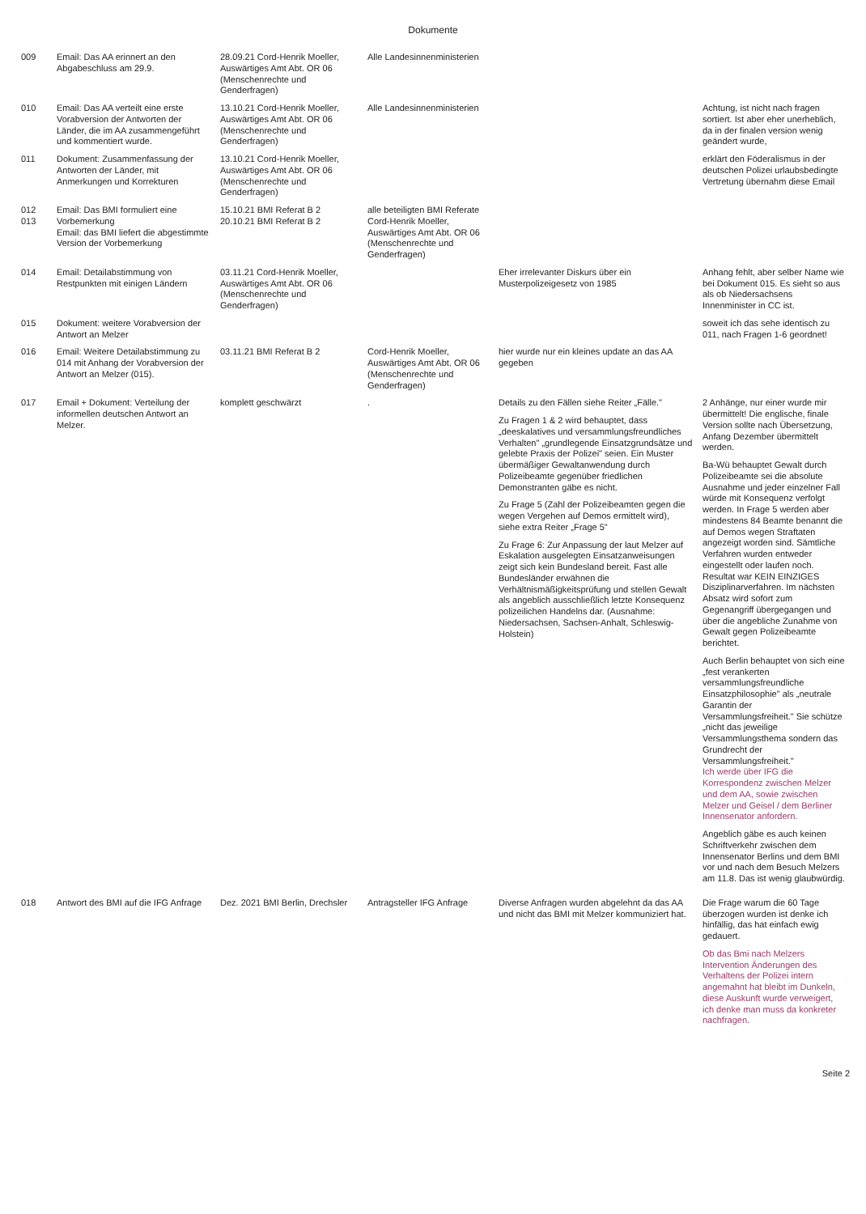Dokumente
| 009 | Email: Das AA erinnert an den Abgabeschluss am 29.9. | 28.09.21 Cord-Henrik Moeller, Auswärtiges Amt Abt. OR 06 (Menschenrechte und Genderfragen) | Alle Landesinnenministerien | | |
| 010 | Email: Das AA verteilt eine erste Vorabversion der Antworten der Länder, die im AA zusammengeführt und kommentiert wurde. | 13.10.21 Cord-Henrik Moeller, Auswärtiges Amt Abt. OR 06 (Menschenrechte und Genderfragen) | Alle Landesinnenministerien | | Achtung, ist nicht nach fragen sortiert. Ist aber eher unerheblich, da in der finalen version wenig geändert wurde, |
| 011 | Dokument: Zusammenfassung der Antworten der Länder, mit Anmerkungen und Korrekturen | 13.10.21 Cord-Henrik Moeller, Auswärtiges Amt Abt. OR 06 (Menschenrechte und Genderfragen) | | | erklärt den Föderalismus in der deutschen Polizei urlaubsbedingte Vertretung übernahm diese Email |
| 012 013 | Email: Das BMI formuliert eine Vorbemerkung Email: das BMI liefert die abgestimmte Version der Vorbemerkung | 15.10.21 BMI Referat B 2 20.10.21 BMI Referat B 2 | alle beteiligten BMI Referate Cord-Henrik Moeller, Auswärtiges Amt Abt. OR 06 (Menschenrechte und Genderfragen) | | |
| 014 | Email: Detailabstimmung von Restpunkten mit einigen Ländern | 03.11.21 Cord-Henrik Moeller, Auswärtiges Amt Abt. OR 06 (Menschenrechte und Genderfragen) | | Eher irrelevanter Diskurs über ein Musterpolizeigesetz von 1985 | Anhang fehlt, aber selber Name wie bei Dokument 015. Es sieht so aus als ob Niedersachsens Innenminister in CC ist. |
| 015 | Dokument: weitere Vorabversion der Antwort an Melzer | | | | soweit ich das sehe identisch zu 011, nach Fragen 1-6 geordnet! |
| 016 | Email: Weitere Detailabstimmung zu 014 mit Anhang der Vorabversion der Antwort an Melzer (015). | 03.11.21 BMI Referat B 2 | Cord-Henrik Moeller, Auswärtiges Amt Abt. OR 06 (Menschenrechte und Genderfragen) | hier wurde nur ein kleines update an das AA gegeben | |
| 017 | Email + Dokument: Verteilung der informellen deutschen Antwort an Melzer. | komplett geschwärzt | . | Details zu den Fällen siehe Reiter „Fälle." Zu Fragen 1 & 2 wird behauptet, dass „deeskalatives und versammlungsfreundliches Verhalten" „grundlegende Einsatzgrundsätze und gelebte Praxis der Polizei" seien. Ein Muster übermäßiger Gewaltanwendung durch Polizeibeamte gegenüber friedlichen Demonstranten gäbe es nicht. Zu Frage 5 (Zahl der Polizeibeamten gegen die wegen Vergehen auf Demos ermittelt wird), siehe extra Reiter „Frage 5" Zu Frage 6: Zur Anpassung der laut Melzer auf Eskalation ausgelegten Einsatzanweisungen zeigt sich kein Bundesland bereit. Fast alle Bundesländer erwähnen die Verhältnismäßigkeitsprüfung und stellen Gewalt als angeblich ausschließlich letzte Konsequenz polizeilichen Handelns dar. (Ausnahme: Niedersachsen, Sachsen-Anhalt, Schleswig-Holstein) | 2 Anhänge, nur einer wurde mir übermittelt! Die englische, finale Version sollte nach Übersetzung, Anfang Dezember übermittelt werden. Ba-Wü behauptet Gewalt durch Polizeibeamte sei die absolute Ausnahme und jeder einzelner Fall würde mit Konsequenz verfolgt werden. In Frage 5 werden aber mindestens 84 Beamte benannt die auf Demos wegen Straftaten angezeigt worden sind. Sämtliche Verfahren wurden entweder eingestellt oder laufen noch. Resultat war KEIN EINZIGES Disziplinarverfahren. Im nächsten Absatz wird sofort zum Gegenangriff übergegangen und über die angebliche Zunahme von Gewalt gegen Polizeibeamte berichtet. Auch Berlin behauptet von sich eine „fest verankerten versammlungsfreundliche Einsatzphilosophie" als „neutrale Garantin der Versammlungsfreiheit." Sie schütze „nicht das jeweilige Versammlungsthema sondern das Grundrecht der Versammlungsfreiheit." Ich werde über IFG die Korrespondenz zwischen Melzer und dem AA, sowie zwischen Melzer und Geisel / dem Berliner Innensenator anfordern. Angeblich gäbe es auch keinen Schriftverkehr zwischen dem Innensenator Berlins und dem BMI vor und nach dem Besuch Melzers am 11.8. Das ist wenig glaubwürdig. |
| 018 | Antwort des BMI auf die IFG Anfrage | Dez. 2021 BMI Berlin, Drechsler | Antragsteller IFG Anfrage | Diverse Anfragen wurden abgelehnt da das AA und nicht das BMI mit Melzer kommuniziert hat. | Die Frage warum die 60 Tage überzogen wurden ist denke ich hinfällig, das hat einfach ewig gedauert. Ob das Bmi nach Melzers Intervention Änderungen des Verhaltens der Polizei intern angemahnt hat bleibt im Dunkeln, diese Auskunft wurde verweigert, ich denke man muss da konkreter nachfragen. |
Seite 2